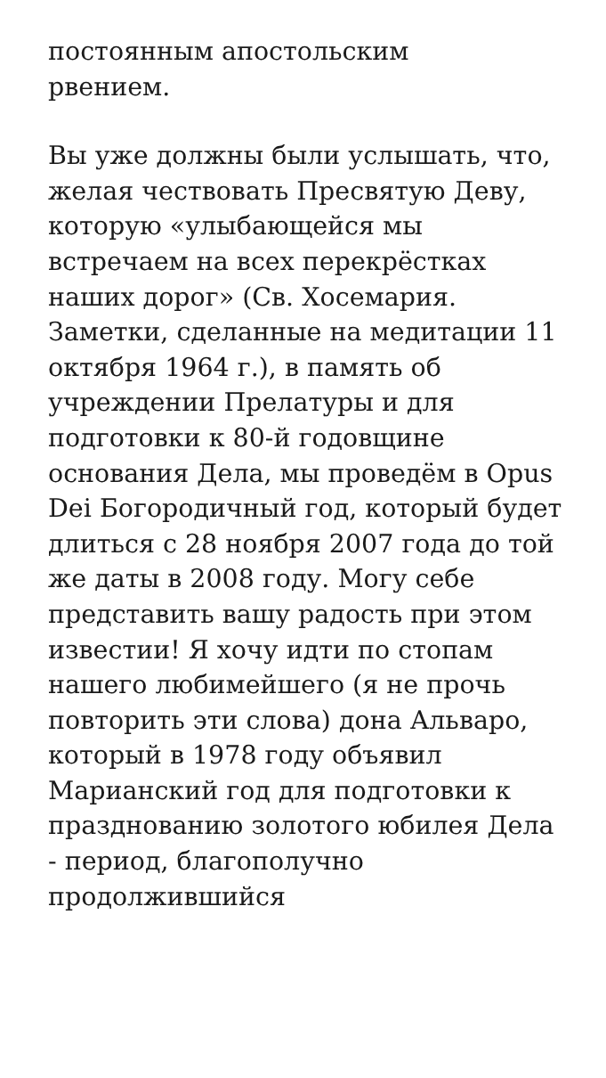постоянным апостольским
рвением.
Вы уже должны были услышать, что, желая чествовать Пресвятую Деву, которую «улыбающейся мы встречаем на всех перекрёстках наших дорог» (Св. Хосемария. Заметки, сделанные на медитации 11 октября 1964 г.), в память об учреждении Прелатуры и для подготовки к 80-й годовщине основания Дела, мы проведём в Opus Dei Богородичный год, который будет длиться с 28 ноября 2007 года до той же даты в 2008 году. Могу себе представить вашу радость при этом известии! Я хочу идти по стопам нашего любимейшего (я не прочь повторить эти слова) дона Альваро, который в 1978 году объявил Марианский год для подготовки к празднованию золотого юбилея Дела - период, благополучно продолжившийся